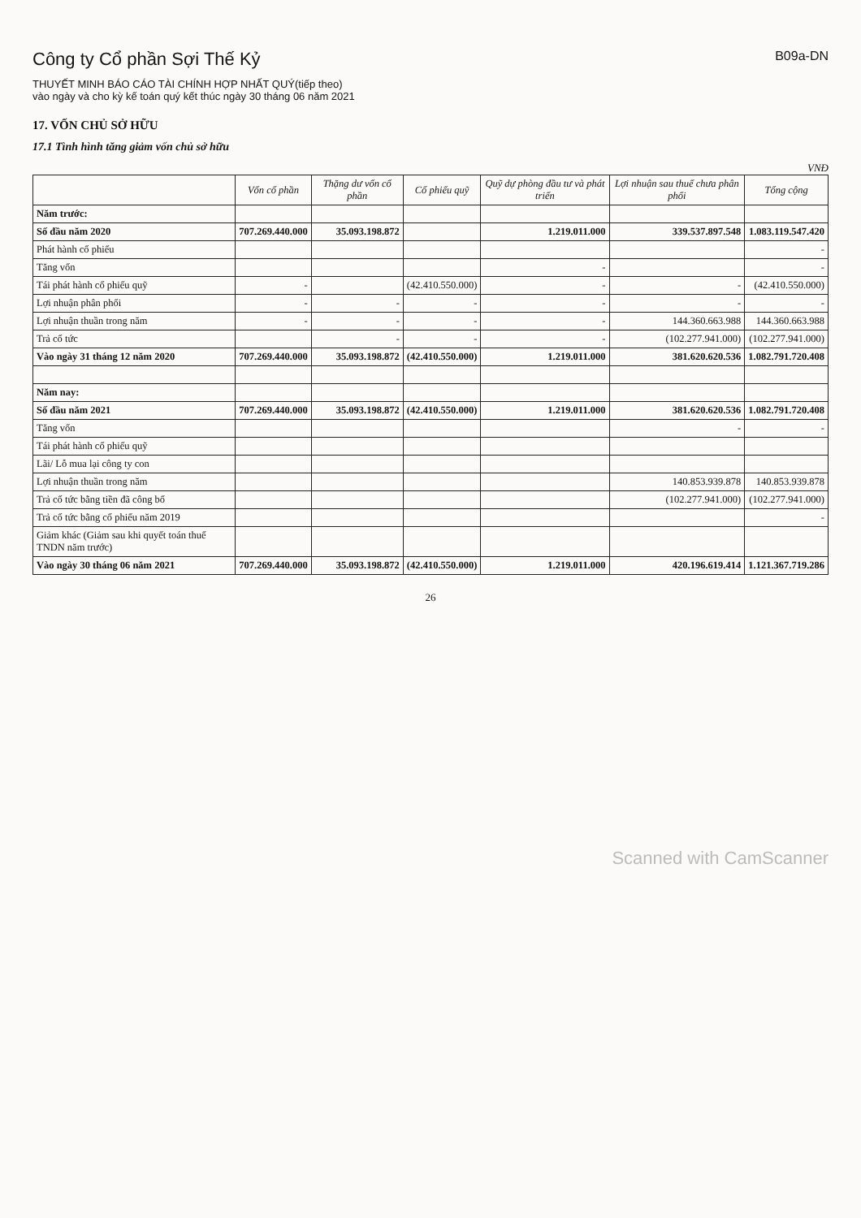Công ty Cổ phần Sợi Thế Kỷ
B09a-DN
THUYẾT MINH BÁO CÁO TÀI CHÍNH HỢP NHẤT QUÝ(tiếp theo)
vào ngày và cho kỳ kế toán quý kết thúc ngày 30 tháng 06 năm 2021
17. VỐN CHỦ SỞ HỮU
17.1 Tình hình tăng giảm vốn chủ sở hữu
VNĐ
| | Vốn cổ phần | Thặng dư vốn cổ phần | Cổ phiếu quỹ | Quỹ dự phòng đầu tư và phát triển | Lợi nhuận sau thuế chưa phân phối | Tổng cộng |
| --- | --- | --- | --- | --- | --- | --- |
| Năm trước: | | | | | | |
| Số đầu năm 2020 | 707.269.440.000 | 35.093.198.872 | | 1.219.011.000 | 339.537.897.548 | 1.083.119.547.420 |
| Phát hành cổ phiếu | | | | | | - |
| Tăng vốn | | | | - | | - |
| Tái phát hành cổ phiếu quỹ | - | | (42.410.550.000) | - | - | (42.410.550.000) |
| Lợi nhuận phân phối | - | - | - | - | - | - |
| Lợi nhuận thuần trong năm | - | - | - | - | 144.360.663.988 | 144.360.663.988 |
| Trả cổ tức | | - | - | - | (102.277.941.000) | (102.277.941.000) |
| Vào ngày 31 tháng 12 năm 2020 | 707.269.440.000 | 35.093.198.872 | (42.410.550.000) | 1.219.011.000 | 381.620.620.536 | 1.082.791.720.408 |
| Năm nay: | | | | | | |
| Số đầu năm 2021 | 707.269.440.000 | 35.093.198.872 | (42.410.550.000) | 1.219.011.000 | 381.620.620.536 | 1.082.791.720.408 |
| Tăng vốn | | | | | - | - |
| Tái phát hành cổ phiếu quỹ | | | | | | |
| Lãi/ Lỗ mua lại công ty con | | | | | | |
| Lợi nhuận thuần trong năm | | | | | 140.853.939.878 | 140.853.939.878 |
| Trả cổ tức bằng tiền đã công bố | | | | | (102.277.941.000) | (102.277.941.000) |
| Trả cổ tức bằng cổ phiếu năm 2019 | | | | | | - |
| Giảm khác (Giảm sau khi quyết toán thuế TNDN năm trước) | | | | | | |
| Vào ngày 30 tháng 06 năm 2021 | 707.269.440.000 | 35.093.198.872 | (42.410.550.000) | 1.219.011.000 | 420.196.619.414 | 1.121.367.719.286 |
26
Scanned with CamScanner